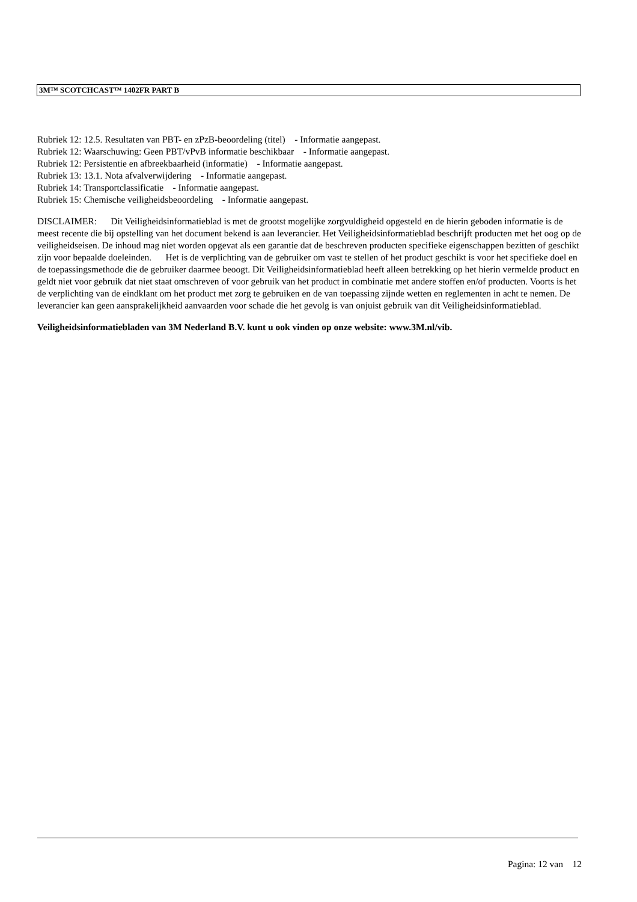3M™ SCOTCHCAST™ 1402FR PART B
Rubriek 12: 12.5. Resultaten van PBT- en zPzB-beoordeling (titel) - Informatie aangepast.
Rubriek 12: Waarschuwing: Geen PBT/vPvB informatie beschikbaar - Informatie aangepast.
Rubriek 12: Persistentie en afbreekbaarheid (informatie) - Informatie aangepast.
Rubriek 13: 13.1. Nota afvalverwijdering - Informatie aangepast.
Rubriek 14: Transportclassificatie - Informatie aangepast.
Rubriek 15: Chemische veiligheidsbeoordeling - Informatie aangepast.
DISCLAIMER: Dit Veiligheidsinformatieblad is met de grootst mogelijke zorgvuldigheid opgesteld en de hierin geboden informatie is de meest recente die bij opstelling van het document bekend is aan leverancier. Het Veiligheidsinformatieblad beschrijft producten met het oog op de veiligheidseisen. De inhoud mag niet worden opgevat als een garantie dat de beschreven producten specifieke eigenschappen bezitten of geschikt zijn voor bepaalde doeleinden. Het is de verplichting van de gebruiker om vast te stellen of het product geschikt is voor het specifieke doel en de toepassingsmethode die de gebruiker daarmee beoogt. Dit Veiligheidsinformatieblad heeft alleen betrekking op het hierin vermelde product en geldt niet voor gebruik dat niet staat omschreven of voor gebruik van het product in combinatie met andere stoffen en/of producten. Voorts is het de verplichting van de eindklant om het product met zorg te gebruiken en de van toepassing zijnde wetten en reglementen in acht te nemen. De leverancier kan geen aansprakelijkheid aanvaarden voor schade die het gevolg is van onjuist gebruik van dit Veiligheidsinformatieblad.
Veiligheidsinformatiebladen van 3M Nederland B.V. kunt u ook vinden op onze website: www.3M.nl/vib.
Pagina: 12 van 12